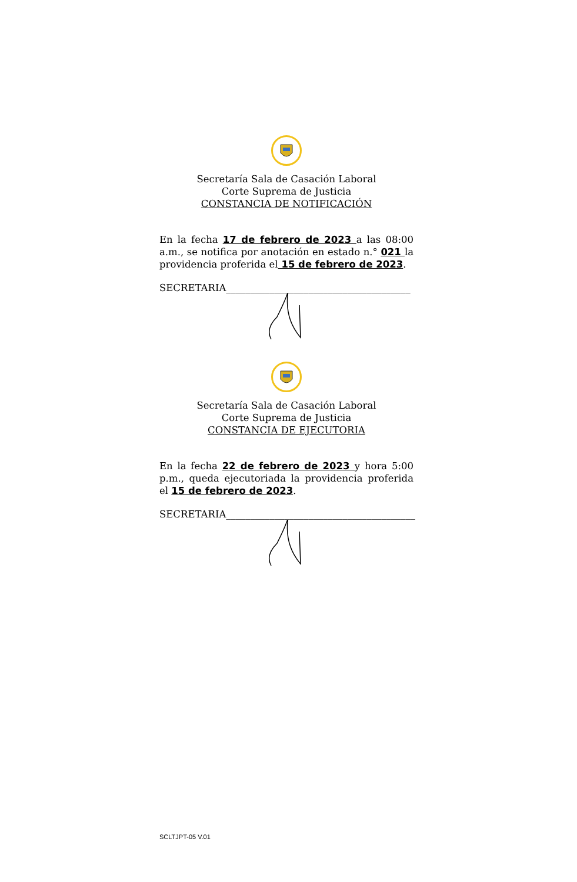Secretaría Sala de Casación Laboral
Corte Suprema de Justicia
CONSTANCIA DE NOTIFICACIÓN
En la fecha 17 de febrero de 2023 a las 08:00 a.m., se notifica por anotación en estado n.° 021 la providencia proferida el 15 de febrero de 2023.
SECRETARIA______________________________________
Secretaría Sala de Casación Laboral
Corte Suprema de Justicia
CONSTANCIA DE EJECUTORIA
En la fecha 22 de febrero de 2023 y hora 5:00 p.m., queda ejecutoriada la providencia proferida el 15 de febrero de 2023.
SECRETARIA_______________________________________
SCLTJPT-05 V.01